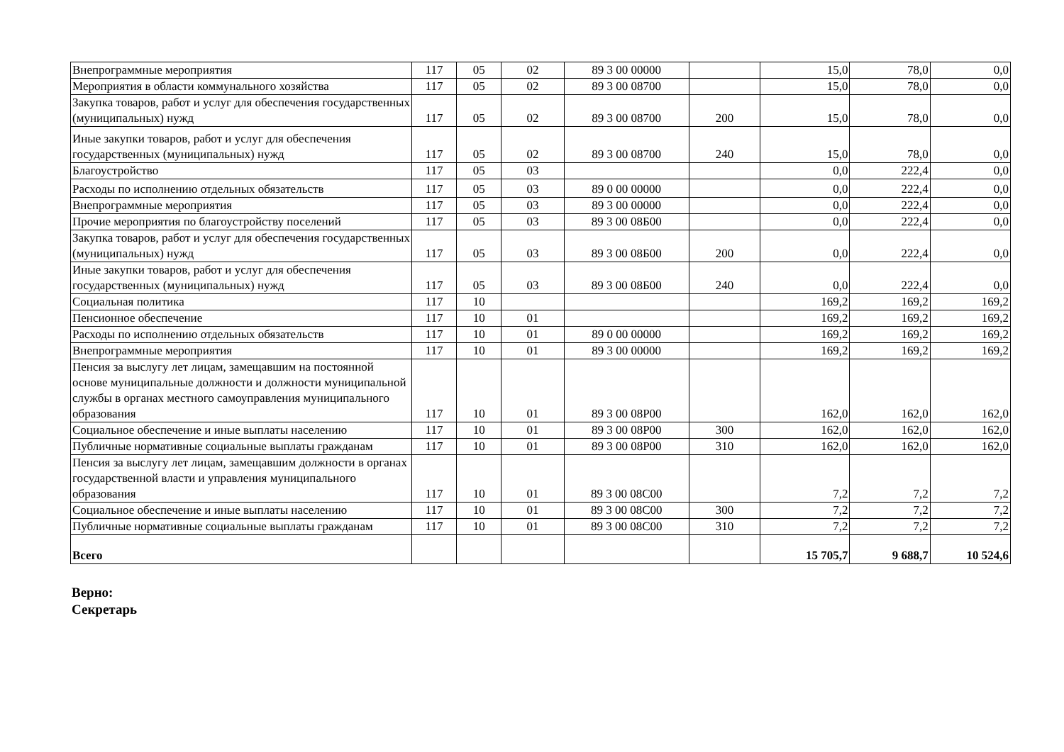| Внепрограммные мероприятия | 117 | 05 | 02 | 89 3 00 00000 | | 15,0 | 78,0 | 0,0 |
| Мероприятия в области коммунального хозяйства | 117 | 05 | 02 | 89 3 00 08700 | | 15,0 | 78,0 | 0,0 |
| Закупка товаров, работ и услуг для обеспечения государственных (муниципальных) нужд | 117 | 05 | 02 | 89 3 00 08700 | 200 | 15,0 | 78,0 | 0,0 |
| Иные закупки товаров, работ и услуг для обеспечения государственных (муниципальных) нужд | 117 | 05 | 02 | 89 3 00 08700 | 240 | 15,0 | 78,0 | 0,0 |
| Благоустройство | 117 | 05 | 03 | | | 0,0 | 222,4 | 0,0 |
| Расходы по исполнению отдельных обязательств | 117 | 05 | 03 | 89 0 00 00000 | | 0,0 | 222,4 | 0,0 |
| Внепрограммные мероприятия | 117 | 05 | 03 | 89 3 00 00000 | | 0,0 | 222,4 | 0,0 |
| Прочие мероприятия по благоустройству поселений | 117 | 05 | 03 | 89 3 00 08Б00 | | 0,0 | 222,4 | 0,0 |
| Закупка товаров, работ и услуг для обеспечения государственных (муниципальных) нужд | 117 | 05 | 03 | 89 3 00 08Б00 | 200 | 0,0 | 222,4 | 0,0 |
| Иные закупки товаров, работ и услуг для обеспечения государственных (муниципальных) нужд | 117 | 05 | 03 | 89 3 00 08Б00 | 240 | 0,0 | 222,4 | 0,0 |
| Социальная политика | 117 | 10 | | | | 169,2 | 169,2 | 169,2 |
| Пенсионное обеспечение | 117 | 10 | 01 | | | 169,2 | 169,2 | 169,2 |
| Расходы по исполнению отдельных обязательств | 117 | 10 | 01 | 89 0 00 00000 | | 169,2 | 169,2 | 169,2 |
| Внепрограммные мероприятия | 117 | 10 | 01 | 89 3 00 00000 | | 169,2 | 169,2 | 169,2 |
| Пенсия за выслугу лет лицам, замещавшим на постоянной основе муниципальные должности и должности муниципальной службы в органах местного самоуправления муниципального образования | 117 | 10 | 01 | 89 3 00 08Р00 | | 162,0 | 162,0 | 162,0 |
| Социальное обеспечение и иные выплаты населению | 117 | 10 | 01 | 89 3 00 08Р00 | 300 | 162,0 | 162,0 | 162,0 |
| Публичные нормативные социальные выплаты гражданам | 117 | 10 | 01 | 89 3 00 08Р00 | 310 | 162,0 | 162,0 | 162,0 |
| Пенсия за выслугу лет лицам, замещавшим должности в органах государственной власти и управления муниципального образования | 117 | 10 | 01 | 89 3 00 08С00 | | 7,2 | 7,2 | 7,2 |
| Социальное обеспечение и иные выплаты населению | 117 | 10 | 01 | 89 3 00 08С00 | 300 | 7,2 | 7,2 | 7,2 |
| Публичные нормативные социальные выплаты гражданам | 117 | 10 | 01 | 89 3 00 08С00 | 310 | 7,2 | 7,2 | 7,2 |
| Всего | | | | | | 15 705,7 | 9 688,7 | 10 524,6 |
Верно:
Секретарь